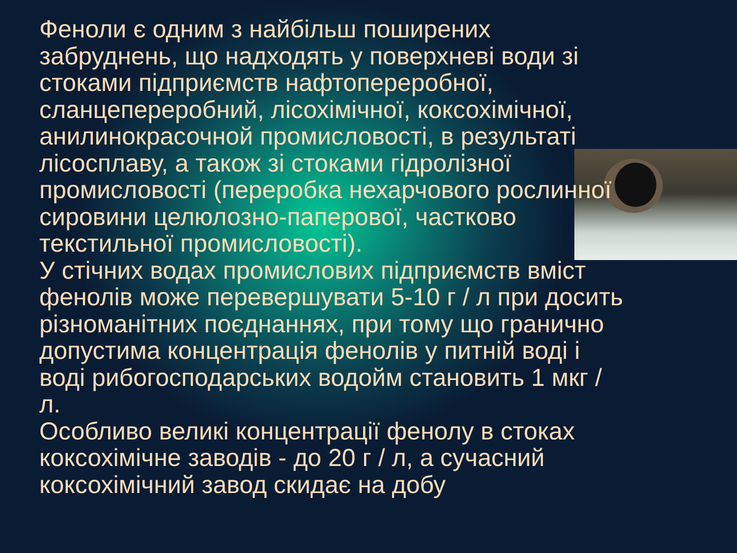Феноли є одним з найбільш поширених забруднень, що надходять у поверхневі води зі стоками підприємств нафтопереробної, сланцепереробний, лісохімічної, коксохімічної, анилинокрасочной промисловості, в результаті лісосплаву, а також зі стоками гідролізної промисловості (переробка нехарчового рослинної сировини целюлозно-паперової, частково текстильної промисловості).
У стічних водах промислових підприємств вміст фенолів може перевершувати 5-10 г / л при досить різноманітних поєднаннях, при тому що гранично допустима концентрація фенолів у питній воді і воді рибогосподарських водойм становить 1 мкг / л.
Особливо великі концентрації фенолу в стоках коксохімічне заводів - до 20 г / л, а сучасний коксохімічний завод скидає на добу